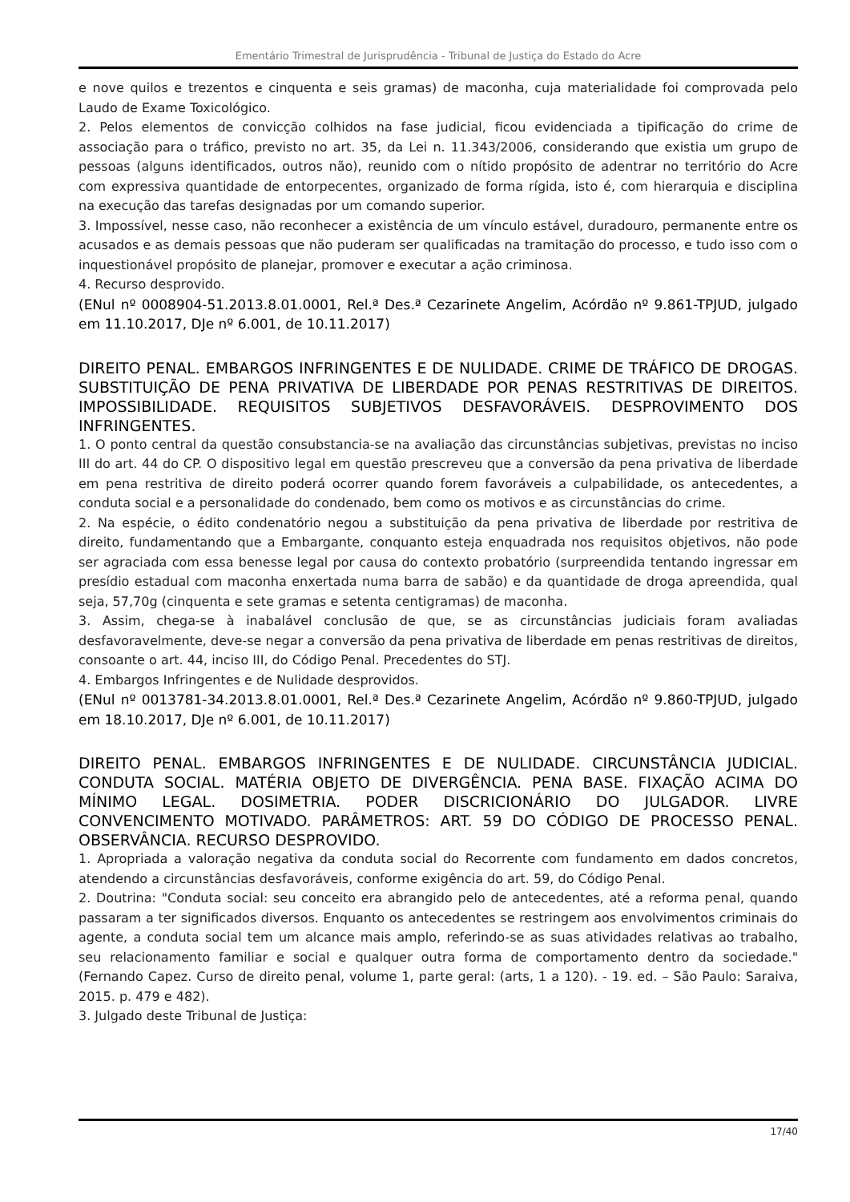Ementário Trimestral de Jurisprudência - Tribunal de Justiça do Estado do Acre
e nove quilos e trezentos e cinquenta e seis gramas) de maconha, cuja materialidade foi comprovada pelo Laudo de Exame Toxicológico.
2. Pelos elementos de convicção colhidos na fase judicial, ficou evidenciada a tipificação do crime de associação para o tráfico, previsto no art. 35, da Lei n. 11.343/2006, considerando que existia um grupo de pessoas (alguns identificados, outros não), reunido com o nítido propósito de adentrar no território do Acre com expressiva quantidade de entorpecentes, organizado de forma rígida, isto é, com hierarquia e disciplina na execução das tarefas designadas por um comando superior.
3. Impossível, nesse caso, não reconhecer a existência de um vínculo estável, duradouro, permanente entre os acusados e as demais pessoas que não puderam ser qualificadas na tramitação do processo, e tudo isso com o inquestionável propósito de planejar, promover e executar a ação criminosa.
4. Recurso desprovido.
(ENul nº 0008904-51.2013.8.01.0001, Rel.ª Des.ª Cezarinete Angelim, Acórdão nº 9.861-TPJUD, julgado em 11.10.2017, DJe nº 6.001, de 10.11.2017)
DIREITO PENAL. EMBARGOS INFRINGENTES E DE NULIDADE. CRIME DE TRÁFICO DE DROGAS. SUBSTITUIÇÃO DE PENA PRIVATIVA DE LIBERDADE POR PENAS RESTRITIVAS DE DIREITOS. IMPOSSIBILIDADE. REQUISITOS SUBJETIVOS DESFAVORÁVEIS. DESPROVIMENTO DOS INFRINGENTES.
1. O ponto central da questão consubstancia-se na avaliação das circunstâncias subjetivas, previstas no inciso III do art. 44 do CP. O dispositivo legal em questão prescreveu que a conversão da pena privativa de liberdade em pena restritiva de direito poderá ocorrer quando forem favoráveis a culpabilidade, os antecedentes, a conduta social e a personalidade do condenado, bem como os motivos e as circunstâncias do crime.
2. Na espécie, o édito condenatório negou a substituição da pena privativa de liberdade por restritiva de direito, fundamentando que a Embargante, conquanto esteja enquadrada nos requisitos objetivos, não pode ser agraciada com essa benesse legal por causa do contexto probatório (surpreendida tentando ingressar em presídio estadual com maconha enxertada numa barra de sabão) e da quantidade de droga apreendida, qual seja, 57,70g (cinquenta e sete gramas e setenta centigramas) de maconha.
3. Assim, chega-se à inabalável conclusão de que, se as circunstâncias judiciais foram avaliadas desfavoravelmente, deve-se negar a conversão da pena privativa de liberdade em penas restritivas de direitos, consoante o art. 44, inciso III, do Código Penal. Precedentes do STJ.
4. Embargos Infringentes e de Nulidade desprovidos.
(ENul nº 0013781-34.2013.8.01.0001, Rel.ª Des.ª Cezarinete Angelim, Acórdão nº 9.860-TPJUD, julgado em 18.10.2017, DJe nº 6.001, de 10.11.2017)
DIREITO PENAL. EMBARGOS INFRINGENTES E DE NULIDADE. CIRCUNSTÂNCIA JUDICIAL. CONDUTA SOCIAL. MATÉRIA OBJETO DE DIVERGÊNCIA. PENA BASE. FIXAÇÃO ACIMA DO MÍNIMO LEGAL. DOSIMETRIA. PODER DISCRICIONÁRIO DO JULGADOR. LIVRE CONVENCIMENTO MOTIVADO. PARÂMETROS: ART. 59 DO CÓDIGO DE PROCESSO PENAL. OBSERVÂNCIA. RECURSO DESPROVIDO.
1. Apropriada a valoração negativa da conduta social do Recorrente com fundamento em dados concretos, atendendo a circunstâncias desfavoráveis, conforme exigência do art. 59, do Código Penal.
2. Doutrina: "Conduta social: seu conceito era abrangido pelo de antecedentes, até a reforma penal, quando passaram a ter significados diversos. Enquanto os antecedentes se restringem aos envolvimentos criminais do agente, a conduta social tem um alcance mais amplo, referindo-se as suas atividades relativas ao trabalho, seu relacionamento familiar e social e qualquer outra forma de comportamento dentro da sociedade." (Fernando Capez. Curso de direito penal, volume 1, parte geral: (arts, 1 a 120). - 19. ed. – São Paulo: Saraiva, 2015. p. 479 e 482).
3. Julgado deste Tribunal de Justiça:
17/40